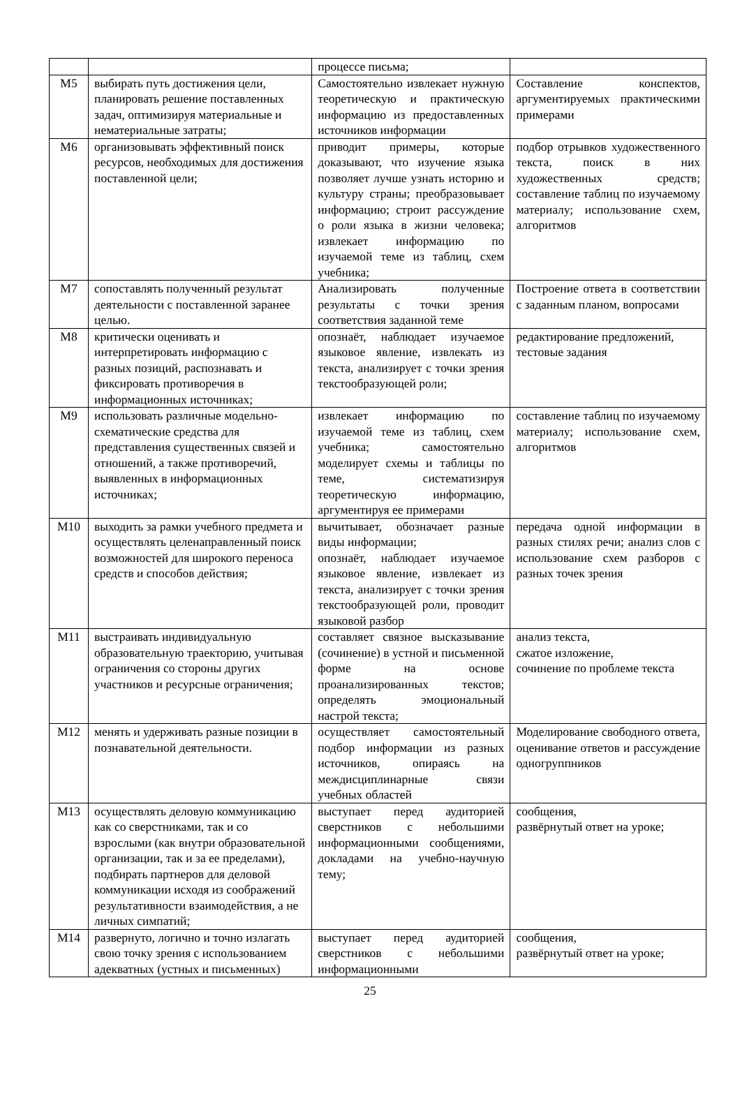| | | процессе письма; | |
| М5 | выбирать путь достижения цели, планировать решение поставленных задач, оптимизируя материальные и нематериальные затраты; | Самостоятельно извлекает нужную теоретическую и практическую информацию из предоставленных источников информации | Составление конспектов, аргументируемых практическими примерами |
| М6 | организовывать эффективный поиск ресурсов, необходимых для достижения поставленной цели; | приводит примеры, которые доказывают, что изучение языка позволяет лучше узнать историю и культуру страны; преобразовывает информацию; строит рассуждение о роли языка в жизни человека; извлекает информацию по изучаемой теме из таблиц, схем учебника; | подбор отрывков художественного текста, поиск в них художественных средств; составление таблиц по изучаемому материалу; использование схем, алгоритмов |
| М7 | сопоставлять полученный результат деятельности с поставленной заранее целью. | Анализировать полученные результаты с точки зрения соответствия заданной теме | Построение ответа в соответствии с заданным планом, вопросами |
| М8 | критически оценивать и интерпретировать информацию с разных позиций, распознавать и фиксировать противоречия в информационных источниках; | опознаёт, наблюдает изучаемое языковое явление, извлекать из текста, анализирует с точки зрения текстообразующей роли; | редактирование предложений, тестовые задания |
| М9 | использовать различные модельно-схематические средства для представления существенных связей и отношений, а также противоречий, выявленных в информационных источниках; | извлекает информацию по изучаемой теме из таблиц, схем учебника; самостоятельно моделирует схемы и таблицы по теме, систематизируя теоретическую информацию, аргументируя ее примерами | составление таблиц по изучаемому материалу; использование схем, алгоритмов |
| М10 | выходить за рамки учебного предмета и осуществлять целенаправленный поиск возможностей для широкого переноса средств и способов действия; | вычитывает, обозначает разные виды информации; опознаёт, наблюдает изучаемое языковое явление, извлекает из текста, анализирует с точки зрения текстообразующей роли, проводит языковой разбор | передача одной информации в разных стилях речи; анализ слов с использование схем разборов с разных точек зрения |
| М11 | выстраивать индивидуальную образовательную траекторию, учитывая ограничения со стороны других участников и ресурсные ограничения; | составляет связное высказывание (сочинение) в устной и письменной форме на основе проанализированных текстов; определять эмоциональный настрой текста; | анализ текста, сжатое изложение, сочинение по проблеме текста |
| М12 | менять и удерживать разные позиции в познавательной деятельности. | осуществляет самостоятельный подбор информации из разных источников, опираясь на междисциплинарные связи учебных областей | Моделирование свободного ответа, оценивание ответов и рассуждение одногруппников |
| М13 | осуществлять деловую коммуникацию как со сверстниками, так и со взрослыми (как внутри образовательной организации, так и за ее пределами), подбирать партнеров для деловой коммуникации исходя из соображений результативности взаимодействия, а не личных симпатий; | выступает перед аудиторией сверстников с небольшими информационными сообщениями, докладами на учебно-научную тему; | сообщения, развёрнутый ответ на уроке; |
| М14 | развернуто, логично и точно излагать свою точку зрения с использованием адекватных (устных и письменных) | выступает перед аудиторией сверстников с небольшими информационными | сообщения, развёрнутый ответ на уроке; |
25